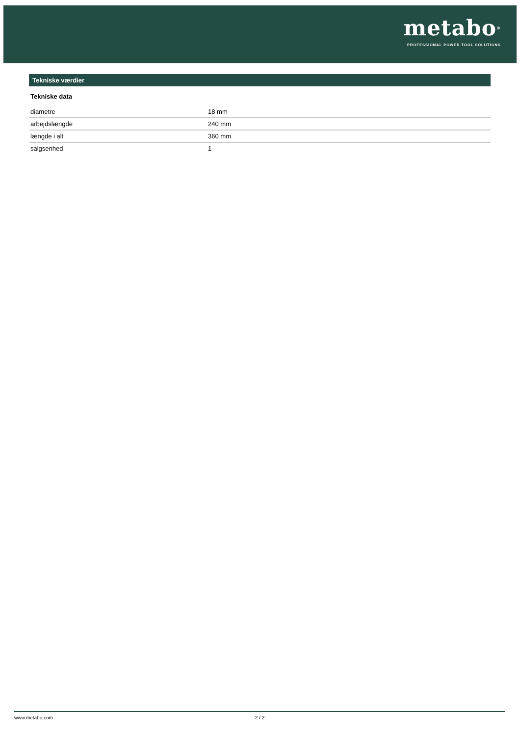metabo<sup>®</sup>
PROFESSIONAL POWER TOOL SOLUTIONS
Tekniske værdier
Tekniske data
| diametre | 18 mm |
| arbejdslængde | 240 mm |
| længde i alt | 360 mm |
| salgsenhed | 1 |
www.metabo.com 2 / 2